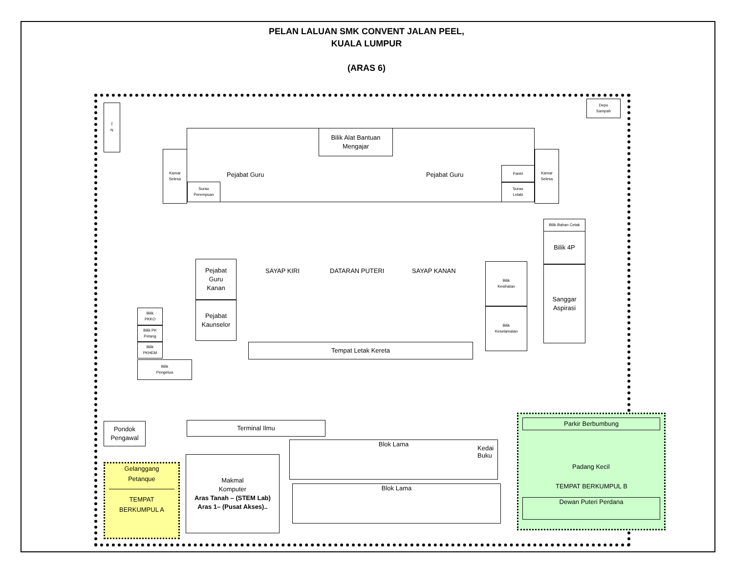PELAN LALUAN SMK CONVENT JALAN PEEL,
KUALA LUMPUR
(ARAS 6)
T
N
Depo
Sampah
Bilik Alat Bantuan
Mengajar
Pejabat Guru Pejabat Guru
Kamar
Selesa
Kamar
Selesa
Surau
Perempuan
Pantri
Surau
Lelaki
Pejabat
Guru
Kanan
Pejabat
Kaunselor
Bilik
PKKO
Bilik PK
Petang
Bilik
PKHEM
Bilik
Pengetua
SAYAP KIRI DATARAN PUTERI SAYAP KANAN
Tempat Letak Kereta
Bilik
Kesihatan
Bilik
Keselamatan
Bilik Bahan Cetak
Bilik 4P
Sanggar
Aspirasi
Pondok
Pengawal
Terminal Ilmu
Makmal
Komputer
Aras Tanah – (STEM Lab)
Aras 1– (Pusat Akses)..
Blok Lama
Kedai
Buku
Blok Lama
Gelanggang
Petanque
TEMPAT
BERKUMPUL A
Parkir Berbumbung
Padang Kecil
TEMPAT BERKUMPUL B
Dewan Puteri Perdana